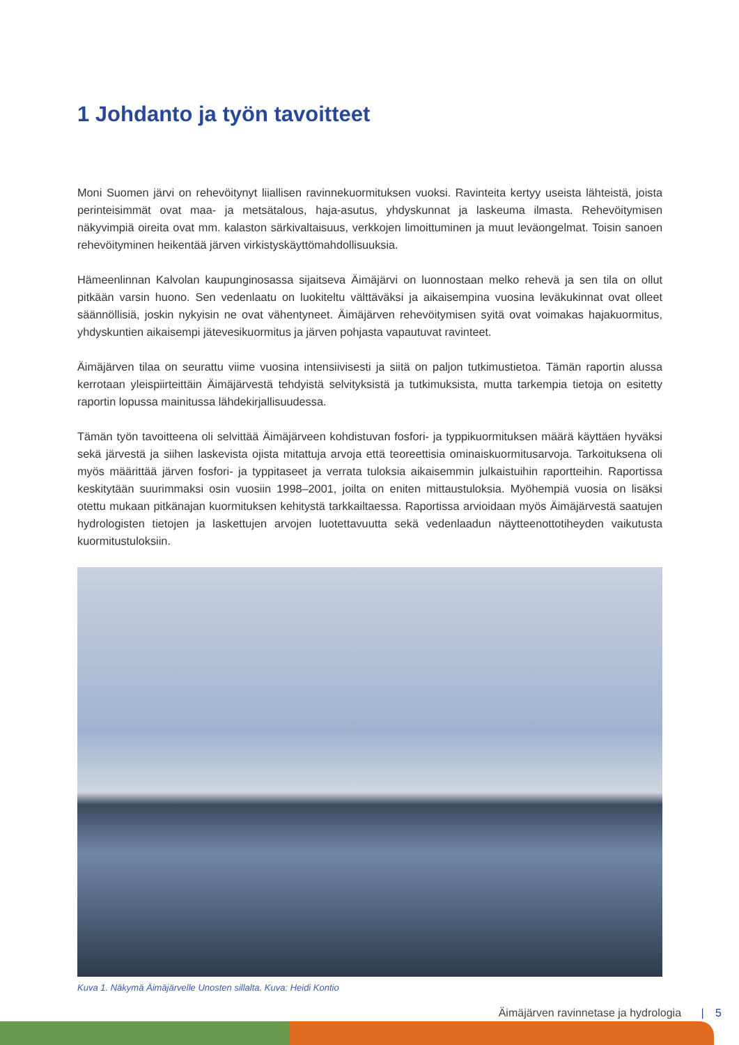1 Johdanto ja työn tavoitteet
Moni Suomen järvi on rehevöitynyt liiallisen ravinnekuormituksen vuoksi. Ravinteita kertyy useista lähteistä, joista perinteisimmät ovat maa- ja metsätalous, haja-asutus, yhdyskunnat ja laskeuma ilmasta. Rehevöitymisen näkyvimpiä oireita ovat mm. kalaston särkivaltaisuus, verkkojen limoittuminen ja muut leväongelmat. Toisin sanoen rehevöityminen heikentää järven virkistyskäyttömahdollisuuksia.
Hämeenlinnan Kalvolan kaupunginosassa sijaitseva Äimäjärvi on luonnostaan melko rehevä ja sen tila on ollut pitkään varsin huono. Sen vedenlaatu on luokiteltu välttäväksi ja aikaisempina vuosina leväkukinnat ovat olleet säännöllisiä, joskin nykyisin ne ovat vähentyneet. Äimäjärven rehevöitymisen syitä ovat voimakas hajakuormitus, yhdyskuntien aikaisempi jätevesikuormitus ja järven pohjasta vapautuvat ravinteet.
Äimäjärven tilaa on seurattu viime vuosina intensiivisesti ja siitä on paljon tutkimustietoa. Tämän raportin alussa kerrotaan yleispiirteittäin Äimäjärvestä tehdyistä selvityksistä ja tutkimuksista, mutta tarkempia tietoja on esitetty raportin lopussa mainitussa lähdekirjallisuudessa.
Tämän työn tavoitteena oli selvittää Äimäjärveen kohdistuvan fosfori- ja typpikuormituksen määrä käyttäen hyväksi sekä järvestä ja siihen laskevista ojista mitattuja arvoja että teoreettisia ominaiskuormitusarvoja. Tarkoituksena oli myös määrittää järven fosfori- ja typpitaseet ja verrata tuloksia aikaisemmin julkaistuihin raportteihin. Raportissa keskitytään suurimmaksi osin vuosiin 1998–2001, joilta on eniten mittaustuloksia. Myöhempiä vuosia on lisäksi otettu mukaan pitkänajan kuormituksen kehitystä tarkkailtaessa. Raportissa arvioidaan myös Äimäjärvestä saatujen hydrologisten tietojen ja laskettujen arvojen luotettavuutta sekä vedenlaadun näytteenottotiheyden vaikutusta kuormitustuloksiin.
Kuva 1. Näkymä Äimäjärvelle Unosten sillalta. Kuva: Heidi Kontio
Äimäjärven ravinnetase ja hydrologia | 5